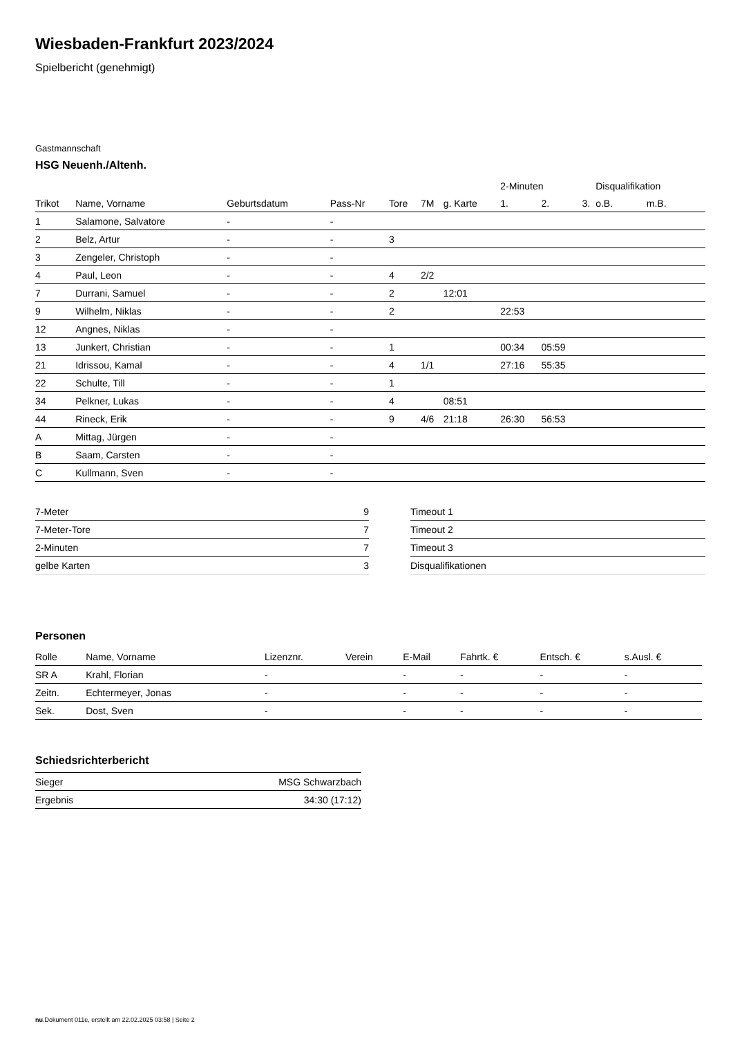Wiesbaden-Frankfurt 2023/2024
Spielbericht (genehmigt)
Gastmannschaft
HSG Neuenh./Altenh.
| | | | | | | | 2-Minuten | | | Disqualifikation | |
| --- | --- | --- | --- | --- | --- | --- | --- | --- | --- | --- | --- |
| Trikot | Name, Vorname | Geburtsdatum | Pass-Nr | Tore | 7M | g. Karte | 1. | 2. | 3. | o.B. | m.B. |
| 1 | Salamone, Salvatore | - | - | | | | | | | | |
| 2 | Belz, Artur | - | - | 3 | | | | | | | |
| 3 | Zengeler, Christoph | - | - | | | | | | | | |
| 4 | Paul, Leon | - | - | 4 | 2/2 | | | | | | |
| 7 | Durrani, Samuel | - | - | 2 | | 12:01 | | | | | |
| 9 | Wilhelm, Niklas | - | - | 2 | | | 22:53 | | | | |
| 12 | Angnes, Niklas | - | - | | | | | | | | |
| 13 | Junkert, Christian | - | - | 1 | | | 00:34 | 05:59 | | | |
| 21 | Idrissou, Kamal | - | - | 4 | 1/1 | | 27:16 | 55:35 | | | |
| 22 | Schulte, Till | - | - | 1 | | | | | | | |
| 34 | Pelkner, Lukas | - | - | 4 | | 08:51 | | | | | |
| 44 | Rineck, Erik | - | - | 9 | 4/6 | 21:18 | 26:30 | 56:53 | | | |
| A | Mittag, Jürgen | - | - | | | | | | | | |
| B | Saam, Carsten | - | - | | | | | | | | |
| C | Kullmann, Sven | - | - | | | | | | | | |
| 7-Meter | 9 |
| 7-Meter-Tore | 7 |
| 2-Minuten | 7 |
| gelbe Karten | 3 |
| Timeout 1 |
| Timeout 2 |
| Timeout 3 |
| Disqualifikationen |
Personen
| Rolle | Name, Vorname | Lizenznr. | Verein | E-Mail | Fahrtk. € | Entsch. € | s.Ausl. € |
| --- | --- | --- | --- | --- | --- | --- | --- |
| SR A | Krahl, Florian | - | | - | - | - | - |
| Zeitn. | Echtermeyer, Jonas | - | | - | - | - | - |
| Sek. | Dost, Sven | - | | - | - | - | - |
Schiedsrichterbericht
| Sieger | MSG Schwarzbach |
| Ergebnis | 34:30 (17:12) |
nu.Dokument 011e, erstellt am 22.02.2025 03:58 | Seite 2